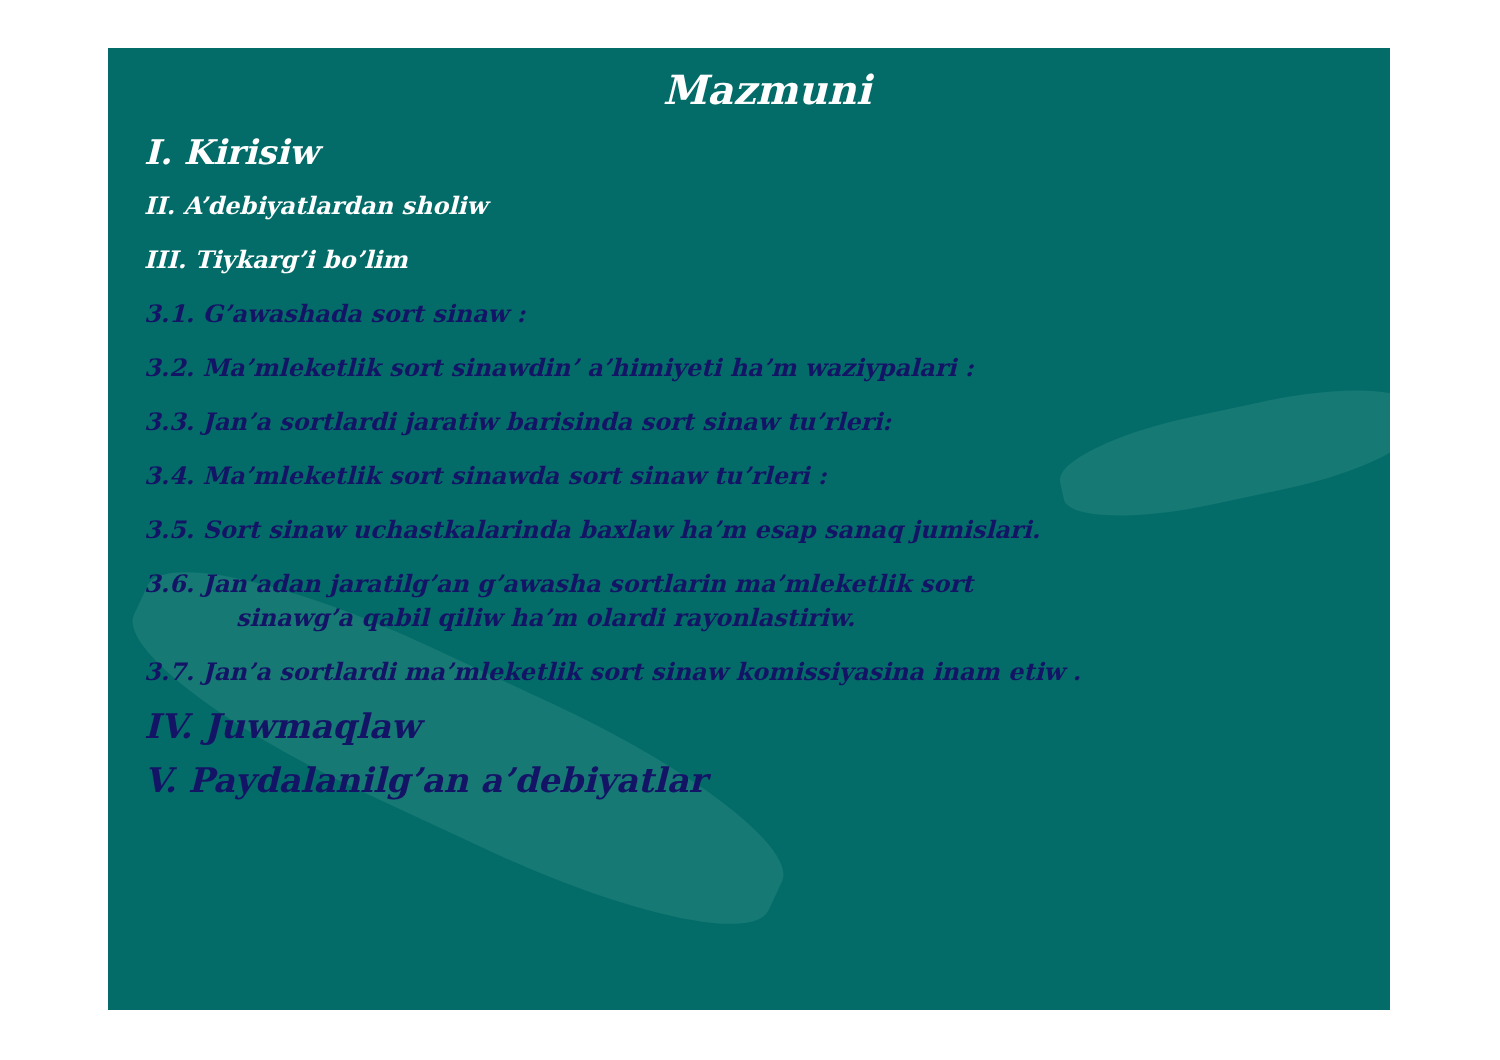Mazmuni
I. Kirisiw
II. A’debiyatlardan sholiw
III. Tiykarg’i bo’lim
3.1. G’awashada sort sinaw :
3.2. Ma’mleketlik sort sinawdin’ a’himiyeti ha’m waziypalari :
3.3. Jan’a sortlardi jaratiw barisinda sort sinaw tu’rleri:
3.4. Ma’mleketlik sort sinawda sort sinaw tu’rleri :
3.5. Sort sinaw uchastkalarinda baxlaw ha’m esap sanaq jumislari.
3.6. Jan’adan jaratilg’an g’awasha sortlarin ma’mleketlik sort
sinawg’a qabil qiliw ha’m olardi rayonlastiriw.
3.7. Jan’a sortlardi ma’mleketlik sort sinaw komissiyasina inam etiw .
IV. Juwmaqlaw
V. Paydalanilg’an a’debiyatlar